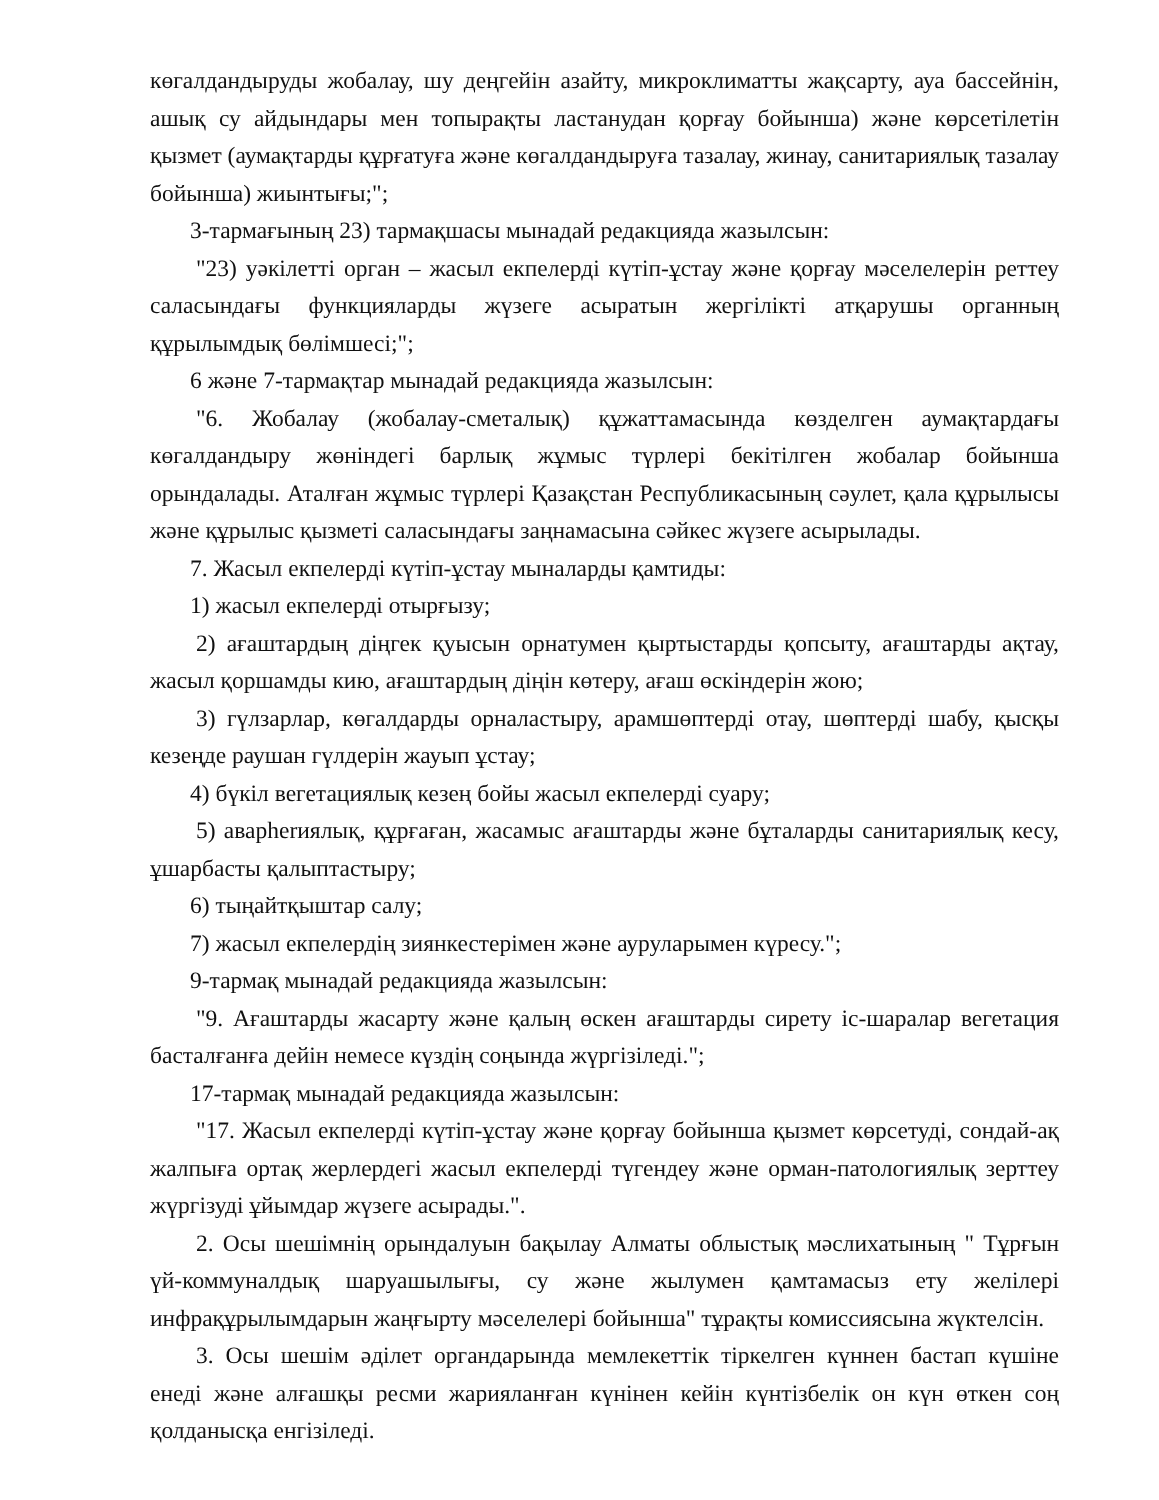көгалдандыруды жобалау, шу деңгейін азайту, микроклиматты жақсарту, ауа бассейнін, ашық су айдындары мен топырақты ластанудан қорғау бойынша) және көрсетілетін қызмет (аумақтарды құрғатуға және көгалдандыруға тазалау, жинау, санитариялық тазалау бойынша) жиынтығы;";
3-тармағының 23) тармақшасы мынадай редакцияда жазылсын:
"23) уәкілетті орган – жасыл екпелерді күтіп-ұстау және қорғау мәселелерін реттеу саласындағы функцияларды жүзеге асыратын жергілікті атқарушы органның құрылымдық бөлімшесі;";
6 және 7-тармақтар мынадай редакцияда жазылсын:
"6. Жобалау (жобалау-сметалық) құжаттамасында көзделген аумақтардағы көгалдандыру жөніндегі барлық жұмыс түрлері бекітілген жобалар бойынша орындалады. Аталған жұмыс түрлері Қазақстан Республикасының сәулет, қала құрылысы және құрылыс қызметі саласындағы заңнамасына сәйкес жүзеге асырылады.
7. Жасыл екпелерді күтіп-ұстау мыналарды қамтиды:
1) жасыл екпелерді отырғызу;
2) ағаштардың діңгек қуысын орнатумен қыртыстарды қопсыту, ағаштарды ақтау, жасыл қоршамды кию, ағаштардың діңін көтеру, ағаш өскіндерін жою;
3) гүлзарлар, көгалдарды орналастыру, арамшөптерді отау, шөптерді шабу, қысқы кезеңде раушан гүлдерін жауып ұстау;
4) бүкіл вегетациялық кезең бойы жасыл екпелерді суару;
5) аварherиялық, құрғаған, жасамыс ағаштарды және бұталарды санитариялық кесу, ұшарбасты қалыптастыру;
6) тыңайтқыштар салу;
7) жасыл екпелердің зиянкестерімен және ауруларымен күресу.";
9-тармақ мынадай редакцияда жазылсын:
"9. Ағаштарды жасарту және қалың өскен ағаштарды сирету іс-шаралар вегетация басталғанға дейін немесе күздің соңында жүргізіледі.";
17-тармақ мынадай редакцияда жазылсын:
"17. Жасыл екпелерді күтіп-ұстау және қорғау бойынша қызмет көрсетуді, сондай-ақ жалпыға ортақ жерлердегі жасыл екпелерді түгендеу және орман-патологиялық зерттеу жүргізуді ұйымдар жүзеге асырады.".
2. Осы шешімнің орындалуын бақылау Алматы облыстық мәслихатының " Тұрғын үй-коммуналдық шаруашылығы, су және жылумен қамтамасыз ету желілері инфрақұрылымдарын жаңғырту мәселелері бойынша" тұрақты комиссиясына жүктелсін.
3. Осы шешім әділет органдарында мемлекеттік тіркелген күннен бастап күшіне енеді және алғашқы ресми жарияланған күнінен кейін күнтізбелік он күн өткен соң қолданысқа енгізіледі.